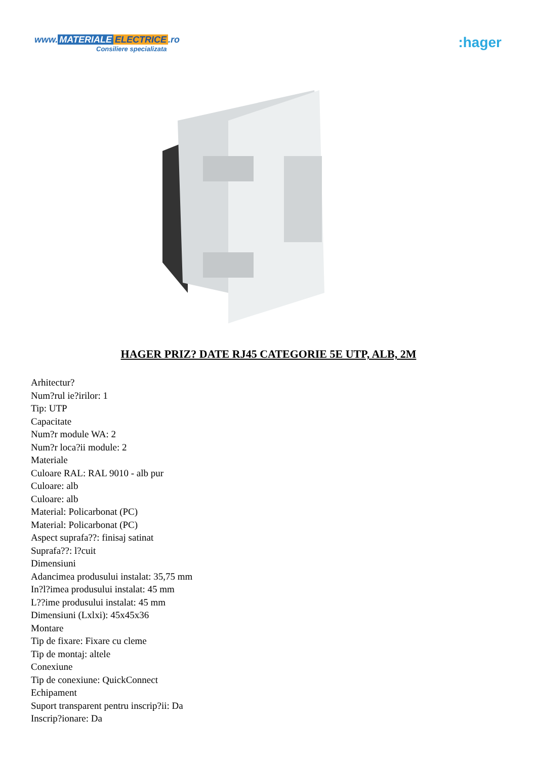www. MATERIALE ELECTRICE.ro
Consiliere specializata
:hager
HAGER PRIZ? DATE RJ45 CATEGORIE 5E UTP, ALB, 2M
Arhitectur?
Num?rul ie?irilor: 1
Tip: UTP
Capacitate
Num?r module WA: 2
Num?r loca?ii module: 2
Materiale
Culoare RAL: RAL 9010 - alb pur
Culoare: alb
Culoare: alb
Material: Policarbonat (PC)
Material: Policarbonat (PC)
Aspect suprafa??: finisaj satinat
Suprafa??: l?cuit
Dimensiuni
Adancimea produsului instalat: 35,75 mm
In?l?imea produsului instalat: 45 mm
L??ime produsului instalat: 45 mm
Dimensiuni (Lxlxi): 45x45x36
Montare
Tip de fixare: Fixare cu cleme
Tip de montaj: altele
Conexiune
Tip de conexiune: QuickConnect
Echipament
Suport transparent pentru inscrip?ii: Da
Inscrip?ionare: Da